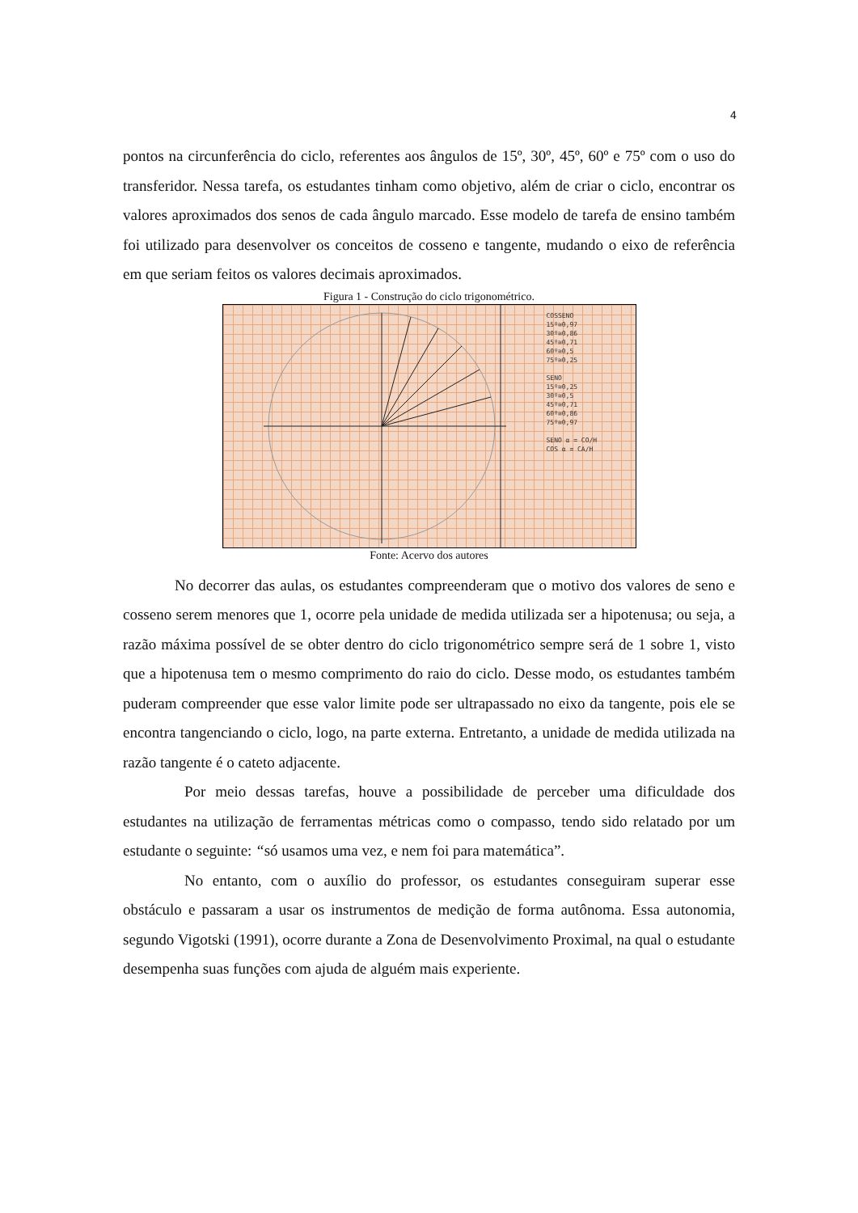4
pontos na circunferência do ciclo, referentes aos ângulos de 15º, 30º, 45º, 60º e 75º com o uso do transferidor. Nessa tarefa, os estudantes tinham como objetivo, além de criar o ciclo, encontrar os valores aproximados dos senos de cada ângulo marcado. Esse modelo de tarefa de ensino também foi utilizado para desenvolver os conceitos de cosseno e tangente, mudando o eixo de referência em que seriam feitos os valores decimais aproximados.
Figura 1 - Construção do ciclo trigonométrico.
COSSENO
15º≅0,97
30º≅0,86
45º≅0,71
60º≅0,5
75º≅0,25
SENO
15º≅0,25
30º≅0,5
45º≅0,71
60º≅0,86
75º≅0,97
SENO α = CO/H
COS α = CA/H
Fonte: Acervo dos autores
No decorrer das aulas, os estudantes compreenderam que o motivo dos valores de seno e cosseno serem menores que 1, ocorre pela unidade de medida utilizada ser a hipotenusa; ou seja, a razão máxima possível de se obter dentro do ciclo trigonométrico sempre será de 1 sobre 1, visto que a hipotenusa tem o mesmo comprimento do raio do ciclo. Desse modo, os estudantes também puderam compreender que esse valor limite pode ser ultrapassado no eixo da tangente, pois ele se encontra tangenciando o ciclo, logo, na parte externa. Entretanto, a unidade de medida utilizada na razão tangente é o cateto adjacente.
Por meio dessas tarefas, houve a possibilidade de perceber uma dificuldade dos estudantes na utilização de ferramentas métricas como o compasso, tendo sido relatado por um estudante o seguinte: “só usamos uma vez, e nem foi para matemática”.
No entanto, com o auxílio do professor, os estudantes conseguiram superar esse obstáculo e passaram a usar os instrumentos de medição de forma autônoma. Essa autonomia, segundo Vigotski (1991), ocorre durante a Zona de Desenvolvimento Proximal, na qual o estudante desempenha suas funções com ajuda de alguém mais experiente.